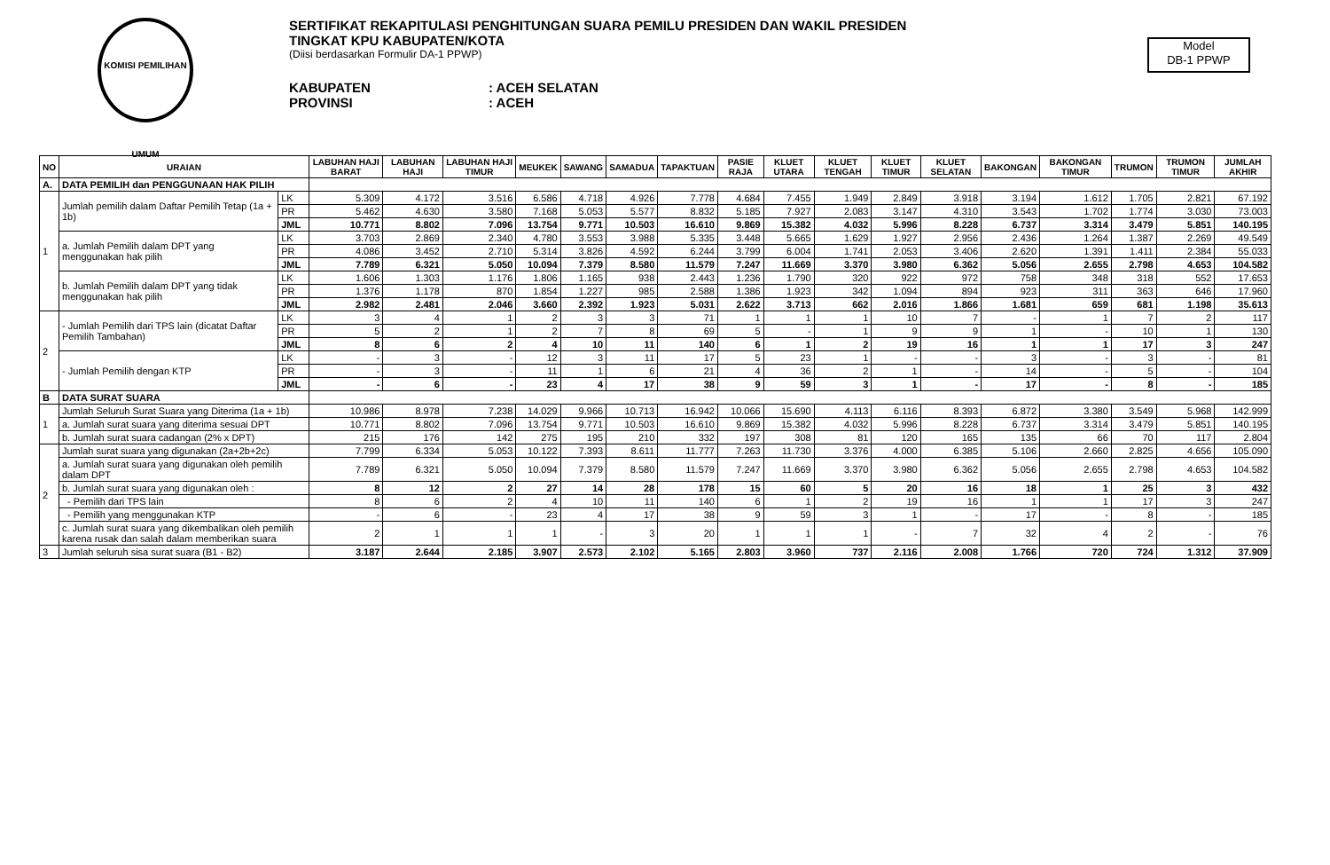KOMISI PEMILIHAN UMUM
SERTIFIKAT REKAPITULASI PENGHITUNGAN SUARA PEMILU PRESIDEN DAN WAKIL PRESIDEN
TINGKAT KPU KABUPATEN/KOTA
(Diisi berdasarkan Formulir DA-1 PPWP)
KABUPATEN: ACEH SELATAN
PROVINSI: ACEH
Model
DB-1 PPWP
| NO | URAIAN | | LABUHAN HAJI BARAT | LABUHAN HAJI | LABUHAN HAJI TIMUR | MEUKEK | SAWANG | SAMADUA | TAPAKTUAN | PASIE RAJA | KLUET UTARA | KLUET TENGAH | KLUET TIMUR | KLUET SELATAN | BAKONGAN | BAKONGAN TIMUR | TRUMON | TRUMON TIMUR | JUMLAH AKHIR |
| --- | --- | --- | --- | --- | --- | --- | --- | --- | --- | --- | --- | --- | --- | --- | --- | --- | --- | --- | --- |
| A. | DATA PEMILIH dan PENGGUNAAN HAK PILIH | | | | | | | | | | | | | | | | | | |
| 1 | Jumlah pemilih dalam Daftar Pemilih Tetap (1a + 1b) | LK | 5.309 | 4.172 | 3.516 | 6.586 | 4.718 | 4.926 | 7.778 | 4.684 | 7.455 | 1.949 | 2.849 | 3.918 | 3.194 | 1.612 | 1.705 | 2.821 | 67.192 |
| | | PR | 5.462 | 4.630 | 3.580 | 7.168 | 5.053 | 5.577 | 8.832 | 5.185 | 7.927 | 2.083 | 3.147 | 4.310 | 3.543 | 1.702 | 1.774 | 3.030 | 73.003 |
| | | JML | 10.771 | 8.802 | 7.096 | 13.754 | 9.771 | 10.503 | 16.610 | 9.869 | 15.382 | 4.032 | 5.996 | 8.228 | 6.737 | 3.314 | 3.479 | 5.851 | 140.195 |
| | a. Jumlah Pemilih dalam DPT yang menggunakan hak pilih | LK | 3.703 | 2.869 | 2.340 | 4.780 | 3.553 | 3.988 | 5.335 | 3.448 | 5.665 | 1.629 | 1.927 | 2.956 | 2.436 | 1.264 | 1.387 | 2.269 | 49.549 |
| | | PR | 4.086 | 3.452 | 2.710 | 5.314 | 3.826 | 4.592 | 6.244 | 3.799 | 6.004 | 1.741 | 2.053 | 3.406 | 2.620 | 1.391 | 1.411 | 2.384 | 55.033 |
| | | JML | 7.789 | 6.321 | 5.050 | 10.094 | 7.379 | 8.580 | 11.579 | 7.247 | 11.669 | 3.370 | 3.980 | 6.362 | 5.056 | 2.655 | 2.798 | 4.653 | 104.582 |
| | b. Jumlah Pemilih dalam DPT yang tidak menggunakan hak pilih | LK | 1.606 | 1.303 | 1.176 | 1.806 | 1.165 | 938 | 2.443 | 1.236 | 1.790 | 320 | 922 | 972 | 758 | 348 | 318 | 552 | 17.653 |
| | | PR | 1.376 | 1.178 | 870 | 1.854 | 1.227 | 985 | 2.588 | 1.386 | 1.923 | 342 | 1.094 | 894 | 923 | 311 | 363 | 646 | 17.960 |
| | | JML | 2.982 | 2.481 | 2.046 | 3.660 | 2.392 | 1.923 | 5.031 | 2.622 | 3.713 | 662 | 2.016 | 1.866 | 1.681 | 659 | 681 | 1.198 | 35.613 |
| 2 | - Jumlah Pemilih dari TPS lain (dicatat Daftar Pemilih Tambahan) | LK | 3 | 4 | 1 | 2 | 3 | 3 | 71 | 1 | 1 | 1 | 10 | 7 | - | 1 | 7 | 2 | 117 |
| | | PR | 5 | 2 | 1 | 2 | 7 | 8 | 69 | 5 | - | 1 | 9 | 9 | 1 | - | 10 | 1 | 130 |
| | | JML | 8 | 6 | 2 | 4 | 10 | 11 | 140 | 6 | 1 | 2 | 19 | 16 | 1 | 1 | 17 | 3 | 247 |
| | - Jumlah Pemilih dengan KTP | LK | - | 3 | - | 12 | 3 | 11 | 17 | 5 | 23 | 1 | - | - | 3 | - | 3 | - | 81 |
| | | PR | - | 3 | - | 11 | 1 | 6 | 21 | 4 | 36 | 2 | 1 | - | 14 | - | 5 | - | 104 |
| | | JML | - | 6 | - | 23 | 4 | 17 | 38 | 9 | 59 | 3 | 1 | - | 17 | - | 8 | - | 185 |
| B | DATA SURAT SUARA | | | | | | | | | | | | | | | | | | |
| 1 | Jumlah Seluruh Surat Suara yang Diterima (1a + 1b) | | 10.986 | 8.978 | 7.238 | 14.029 | 9.966 | 10.713 | 16.942 | 10.066 | 15.690 | 4.113 | 6.116 | 8.393 | 6.872 | 3.380 | 3.549 | 5.968 | 142.999 |
| | a. Jumlah surat suara yang diterima sesuai DPT | | 10.771 | 8.802 | 7.096 | 13.754 | 9.771 | 10.503 | 16.610 | 9.869 | 15.382 | 4.032 | 5.996 | 8.228 | 6.737 | 3.314 | 3.479 | 5.851 | 140.195 |
| | b. Jumlah surat suara cadangan (2% x DPT) | | 215 | 176 | 142 | 275 | 195 | 210 | 332 | 197 | 308 | 81 | 120 | 165 | 135 | 66 | 70 | 117 | 2.804 |
| 2 | Jumlah surat suara yang digunakan (2a+2b+2c) | | 7.799 | 6.334 | 5.053 | 10.122 | 7.393 | 8.611 | 11.777 | 7.263 | 11.730 | 3.376 | 4.000 | 6.385 | 5.106 | 2.660 | 2.825 | 4.656 | 105.090 |
| | a. Jumlah surat suara yang digunakan oleh pemilih dalam DPT | | 7.789 | 6.321 | 5.050 | 10.094 | 7.379 | 8.580 | 11.579 | 7.247 | 11.669 | 3.370 | 3.980 | 6.362 | 5.056 | 2.655 | 2.798 | 4.653 | 104.582 |
| | b. Jumlah surat suara yang digunakan oleh : | | 8 | 12 | 2 | 27 | 14 | 28 | 178 | 15 | 60 | 5 | 20 | 16 | 18 | 1 | 25 | 3 | 432 |
| | - Pemilih dari TPS lain | | 8 | 6 | 2 | 4 | 10 | 11 | 140 | 6 | 1 | 2 | 19 | 16 | 1 | 1 | 17 | 3 | 247 |
| | - Pemilih yang menggunakan KTP | | - | 6 | - | 23 | 4 | 17 | 38 | 9 | 59 | 3 | 1 | - | 17 | - | 8 | - | 185 |
| | c. Jumlah surat suara yang dikembalikan oleh pemilih karena rusak dan salah dalam memberikan suara | | 2 | 1 | 1 | 1 | - | 3 | 20 | 1 | 1 | 1 | - | 7 | 32 | 4 | 2 | - | 76 |
| 3 | Jumlah seluruh sisa surat suara (B1 - B2) | | 3.187 | 2.644 | 2.185 | 3.907 | 2.573 | 2.102 | 5.165 | 2.803 | 3.960 | 737 | 2.116 | 2.008 | 1.766 | 720 | 724 | 1.312 | 37.909 |